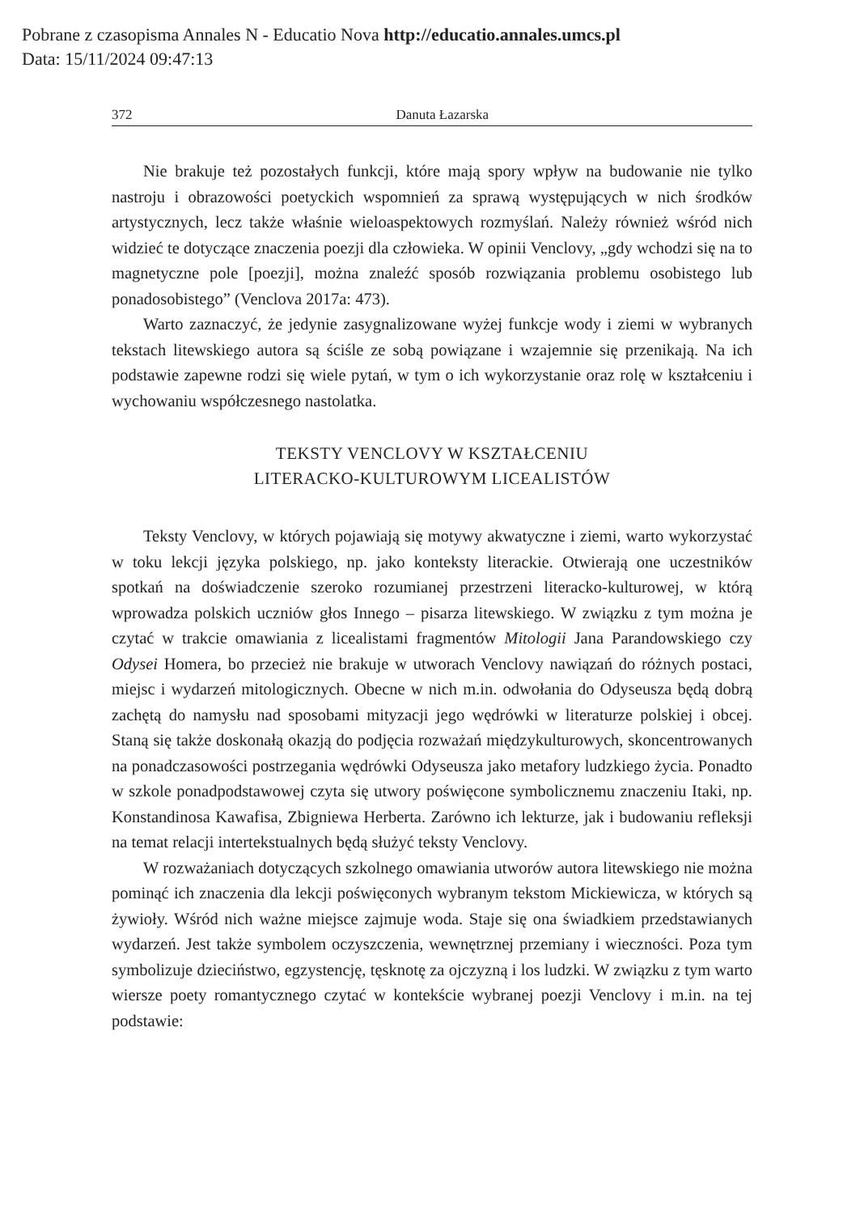Pobrane z czasopisma Annales N - Educatio Nova http://educatio.annales.umcs.pl
Data: 15/11/2024 09:47:13
372 Danuta Łazarska
Nie brakuje też pozostałych funkcji, które mają spory wpływ na budowanie nie tylko nastroju i obrazowości poetyckich wspomnień za sprawą występujących w nich środków artystycznych, lecz także właśnie wieloaspektowych rozmyślań. Należy również wśród nich widzieć te dotyczące znaczenia poezji dla człowieka. W opinii Venclovy, „gdy wchodzi się na to magnetyczne pole [poezji], można znaleźć sposób rozwiązania problemu osobistego lub ponadosobistego” (Venclova 2017a: 473).
Warto zaznaczyć, że jedynie zasygnalizowane wyżej funkcje wody i ziemi w wybranych tekstach litewskiego autora są ściśle ze sobą powiązane i wzajemnie się przenikają. Na ich podstawie zapewne rodzi się wiele pytań, w tym o ich wykorzystanie oraz rolę w kształceniu i wychowaniu współczesnego nastolatka.
TEKSTY VENCLOVY W KSZTAŁCENIU
LITERACKO-KULTUROWYM LICEALISTÓW
Teksty Venclovy, w których pojawiają się motywy akwatyczne i ziemi, warto wykorzystać w toku lekcji języka polskiego, np. jako konteksty literackie. Otwierają one uczestników spotkań na doświadczenie szeroko rozumianej przestrzeni literacko-kulturowej, w którą wprowadza polskich uczniów głos Innego – pisarza litewskiego. W związku z tym można je czytać w trakcie omawiania z licealistami fragmentów Mitologii Jana Parandowskiego czy Odysei Homera, bo przecież nie brakuje w utworach Venclovy nawiązań do różnych postaci, miejsc i wydarzeń mitologicznych. Obecne w nich m.in. odwołania do Odyseusza będą dobrą zachętą do namysłu nad sposobami mityzacji jego wędrówki w literaturze polskiej i obcej. Staną się także doskonałą okazją do podjęcia rozważań międzykulturowych, skoncentrowanych na ponadczasowości postrzegania wędrówki Odyseusza jako metafory ludzkiego życia. Ponadto w szkole ponadpodstawowej czyta się utwory poświęcone symbolicznemu znaczeniu Itaki, np. Konstandinosa Kawafisa, Zbigniewa Herberta. Zarówno ich lekturze, jak i budowaniu refleksji na temat relacji intertekstualnych będą służyć teksty Venclovy.
W rozważaniach dotyczących szkolnego omawiania utworów autora litewskiego nie można pominąć ich znaczenia dla lekcji poświęconych wybranym tekstom Mickiewicza, w których są żywioły. Wśród nich ważne miejsce zajmuje woda. Staje się ona świadkiem przedstawianych wydarzeń. Jest także symbolem oczyszczenia, wewnętrznej przemiany i wieczności. Poza tym symbolizuje dzieciństwo, egzystencję, tęsknotę za ojczyzną i los ludzki. W związku z tym warto wiersze poety romantycznego czytać w kontekście wybranej poezji Venclovy i m.in. na tej podstawie: